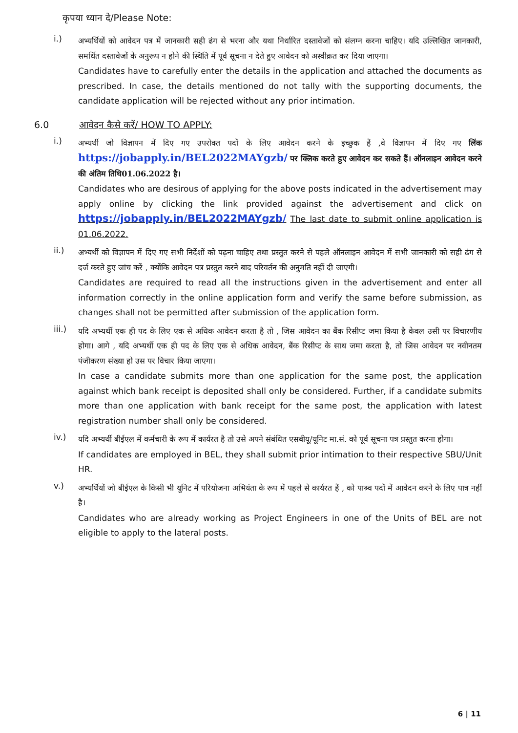कृपया ध्यान दे/Please Note:
i.)
अभ्यर्थियों को आवेदन पत्र में जानकारी सही ढंग से भरना और यथा निर्धारित दस्तावेजों को संलग्न करना चाहिए। यदि उल्लिखित जानकारी, समर्थित दस्तावेजों के अनुरूप न होने की स्थिति में पूर्व सूचना न देते हुए आवेदन को अस्वीक्रत कर दिया जाएगा।
Candidates have to carefully enter the details in the application and attached the documents as prescribed. In case, the details mentioned do not tally with the supporting documents, the candidate application will be rejected without any prior intimation.
6.0 आवेदन कैसे करें/ HOW TO APPLY:
i.)
अभ्यर्थी जो विज्ञापन में दिए गए उपरोक्त पदों के लिए आवेदन करने के इच्छुक हैं ,वे विज्ञापन में दिए गए लिंक https://jobapply.in/BEL2022MAYgzb/ पर क्लिक करते हुए आवेदन कर सकते हैं। ऑनलाइन आवेदन करने की अंतिम तिथि01.06.2022 है।
Candidates who are desirous of applying for the above posts indicated in the advertisement may apply online by clicking the link provided against the advertisement and click on https://jobapply.in/BEL2022MAYgzb/ The last date to submit online application is 01.06.2022.
ii.)
अभ्यर्थी को विज्ञापन में दिए गए सभी निर्देशों को पढ़ना चाहिए तथा प्रस्तुत करने से पहले ऑनलाइन आवेदन में सभी जानकारी को सही ढंग से दर्ज करते हुए जांच करें , क्योंकि आवेदन पत्र प्रस्तुत करने बाद परिवर्तन की अनुमति नहीं दी जाएगी।
Candidates are required to read all the instructions given in the advertisement and enter all information correctly in the online application form and verify the same before submission, as changes shall not be permitted after submission of the application form.
iii.)
यदि अभ्यर्थी एक ही पद के लिए एक से अधिक आवेदन करता है तो , जिस आवेदन का बैंक रिसीप्ट जमा किया है केवल उसी पर विचारणीय होगा। आगे , यदि अभ्यर्थी एक ही पद के लिए एक से अधिक आवेदन, बैंक रिसीप्ट के साथ जमा करता है, तो जिस आवेदन पर नवीनतम पंजीकरण संख्या हो उस पर विचार किया जाएगा।
In case a candidate submits more than one application for the same post, the application against which bank receipt is deposited shall only be considered. Further, if a candidate submits more than one application with bank receipt for the same post, the application with latest registration number shall only be considered.
iv.)
यदि अभ्यर्थी बीईएल में कर्मचारी के रूप में कार्यरत है तो उसे अपने संबंधित एसबीयू/यूनिट मा.सं. को पूर्व सूचना पत्र प्रस्तुत करना होगा।
If candidates are employed in BEL, they shall submit prior intimation to their respective SBU/Unit HR.
v.)
अभ्यर्थियों जो बीईएल के किसी भी यूनिट में परियोजना अभियंता के रूप में पहले से कार्यरत हैं , को पाश्र्व पदों में आवेदन करने के लिए पात्र नहीं है।
Candidates who are already working as Project Engineers in one of the Units of BEL are not eligible to apply to the lateral posts.
6 | 11